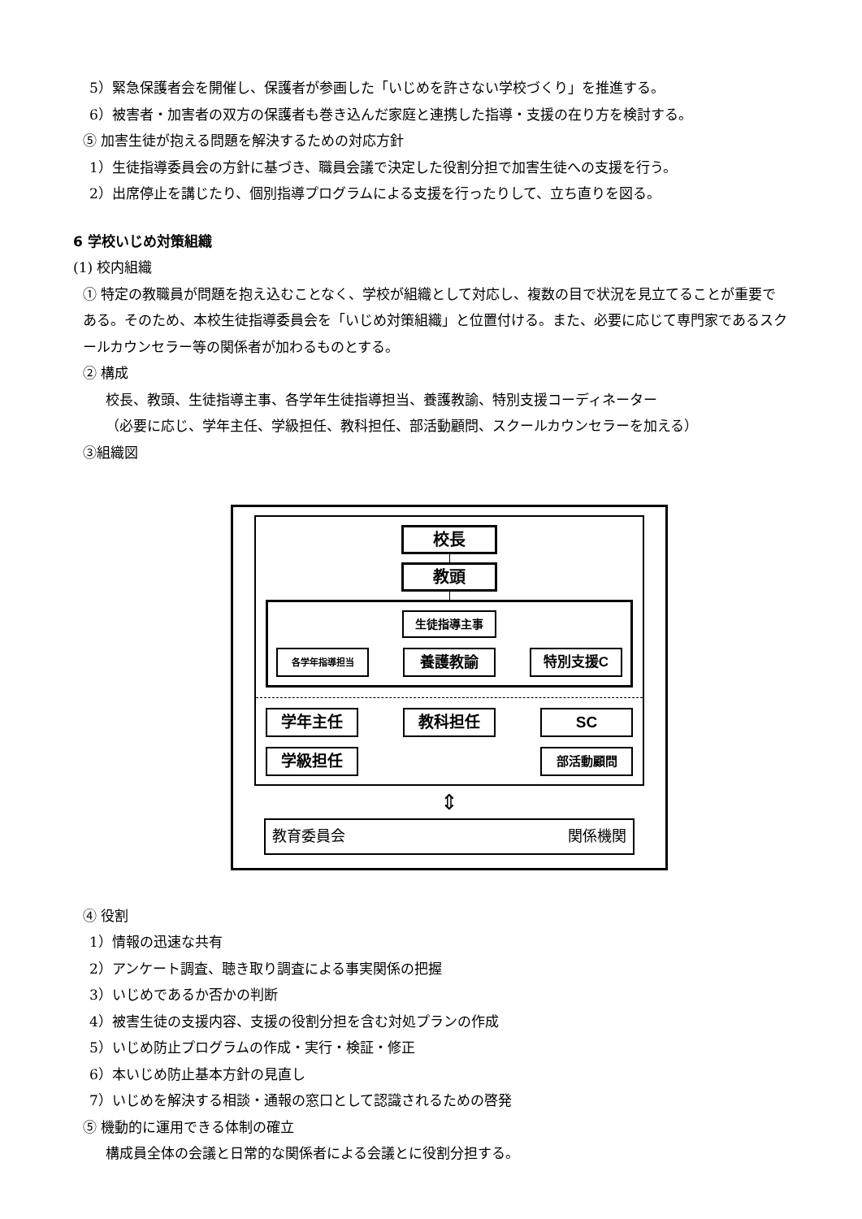5）緊急保護者会を開催し、保護者が参画した「いじめを許さない学校づくり」を推進する。
6）被害者・加害者の双方の保護者も巻き込んだ家庭と連携した指導・支援の在り方を検討する。
⑤ 加害生徒が抱える問題を解決するための対応方針
1）生徒指導委員会の方針に基づき、職員会議で決定した役割分担で加害生徒への支援を行う。
2）出席停止を講じたり、個別指導プログラムによる支援を行ったりして、立ち直りを図る。
6 学校いじめ対策組織
(1) 校内組織
① 特定の教職員が問題を抱え込むことなく、学校が組織として対応し、複数の目で状況を見立てることが重要である。そのため、本校生徒指導委員会を「いじめ対策組織」と位置付ける。また、必要に応じて専門家であるスクールカウンセラー等の関係者が加わるものとする。
② 構成
校長、教頭、生徒指導主事、各学年生徒指導担当、養護教諭、特別支援コーディネーター
（必要に応じ、学年主任、学級担任、教科担任、部活動顧問、スクールカウンセラーを加える）
③組織図
校長
教頭
生徒指導主事
各学年指導担当
養護教諭 特別支援C
学年主任 教科担任 SC
学級担任
部活動顧問
⇕
教育委員会 関係機関
④ 役割
1）情報の迅速な共有
2）アンケート調査、聴き取り調査による事実関係の把握
3）いじめであるか否かの判断
4）被害生徒の支援内容、支援の役割分担を含む対処プランの作成
5）いじめ防止プログラムの作成・実行・検証・修正
6）本いじめ防止基本方針の見直し
7）いじめを解決する相談・通報の窓口として認識されるための啓発
⑤ 機動的に運用できる体制の確立
構成員全体の会議と日常的な関係者による会議とに役割分担する。